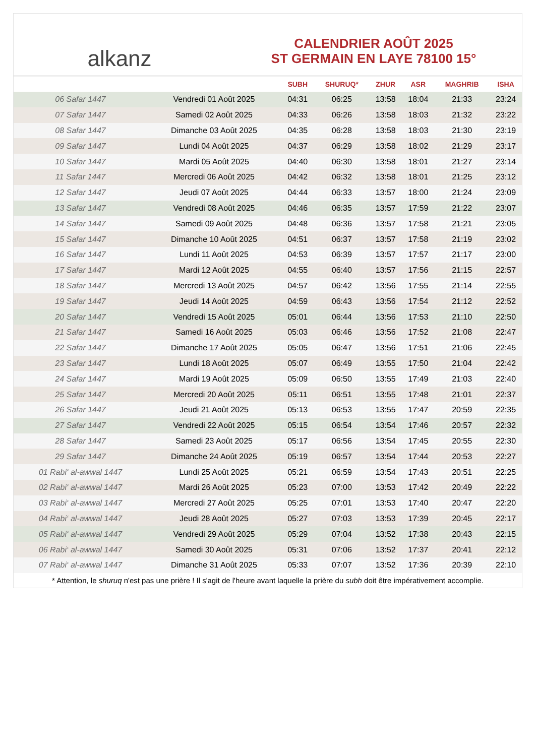alkanz
CALENDRIER AOÛT 2025
ST GERMAIN EN LAYE 78100 15°
| | | SUBH | SHURUQ* | ZHUR | ASR | MAGHRIB | ISHA |
| --- | --- | --- | --- | --- | --- | --- | --- |
| 06 Safar 1447 | Vendredi 01 Août 2025 | 04:31 | 06:25 | 13:58 | 18:04 | 21:33 | 23:24 |
| 07 Safar 1447 | Samedi 02 Août 2025 | 04:33 | 06:26 | 13:58 | 18:03 | 21:32 | 23:22 |
| 08 Safar 1447 | Dimanche 03 Août 2025 | 04:35 | 06:28 | 13:58 | 18:03 | 21:30 | 23:19 |
| 09 Safar 1447 | Lundi 04 Août 2025 | 04:37 | 06:29 | 13:58 | 18:02 | 21:29 | 23:17 |
| 10 Safar 1447 | Mardi 05 Août 2025 | 04:40 | 06:30 | 13:58 | 18:01 | 21:27 | 23:14 |
| 11 Safar 1447 | Mercredi 06 Août 2025 | 04:42 | 06:32 | 13:58 | 18:01 | 21:25 | 23:12 |
| 12 Safar 1447 | Jeudi 07 Août 2025 | 04:44 | 06:33 | 13:57 | 18:00 | 21:24 | 23:09 |
| 13 Safar 1447 | Vendredi 08 Août 2025 | 04:46 | 06:35 | 13:57 | 17:59 | 21:22 | 23:07 |
| 14 Safar 1447 | Samedi 09 Août 2025 | 04:48 | 06:36 | 13:57 | 17:58 | 21:21 | 23:05 |
| 15 Safar 1447 | Dimanche 10 Août 2025 | 04:51 | 06:37 | 13:57 | 17:58 | 21:19 | 23:02 |
| 16 Safar 1447 | Lundi 11 Août 2025 | 04:53 | 06:39 | 13:57 | 17:57 | 21:17 | 23:00 |
| 17 Safar 1447 | Mardi 12 Août 2025 | 04:55 | 06:40 | 13:57 | 17:56 | 21:15 | 22:57 |
| 18 Safar 1447 | Mercredi 13 Août 2025 | 04:57 | 06:42 | 13:56 | 17:55 | 21:14 | 22:55 |
| 19 Safar 1447 | Jeudi 14 Août 2025 | 04:59 | 06:43 | 13:56 | 17:54 | 21:12 | 22:52 |
| 20 Safar 1447 | Vendredi 15 Août 2025 | 05:01 | 06:44 | 13:56 | 17:53 | 21:10 | 22:50 |
| 21 Safar 1447 | Samedi 16 Août 2025 | 05:03 | 06:46 | 13:56 | 17:52 | 21:08 | 22:47 |
| 22 Safar 1447 | Dimanche 17 Août 2025 | 05:05 | 06:47 | 13:56 | 17:51 | 21:06 | 22:45 |
| 23 Safar 1447 | Lundi 18 Août 2025 | 05:07 | 06:49 | 13:55 | 17:50 | 21:04 | 22:42 |
| 24 Safar 1447 | Mardi 19 Août 2025 | 05:09 | 06:50 | 13:55 | 17:49 | 21:03 | 22:40 |
| 25 Safar 1447 | Mercredi 20 Août 2025 | 05:11 | 06:51 | 13:55 | 17:48 | 21:01 | 22:37 |
| 26 Safar 1447 | Jeudi 21 Août 2025 | 05:13 | 06:53 | 13:55 | 17:47 | 20:59 | 22:35 |
| 27 Safar 1447 | Vendredi 22 Août 2025 | 05:15 | 06:54 | 13:54 | 17:46 | 20:57 | 22:32 |
| 28 Safar 1447 | Samedi 23 Août 2025 | 05:17 | 06:56 | 13:54 | 17:45 | 20:55 | 22:30 |
| 29 Safar 1447 | Dimanche 24 Août 2025 | 05:19 | 06:57 | 13:54 | 17:44 | 20:53 | 22:27 |
| 01 Rabi‘ al-awwal 1447 | Lundi 25 Août 2025 | 05:21 | 06:59 | 13:54 | 17:43 | 20:51 | 22:25 |
| 02 Rabi‘ al-awwal 1447 | Mardi 26 Août 2025 | 05:23 | 07:00 | 13:53 | 17:42 | 20:49 | 22:22 |
| 03 Rabi‘ al-awwal 1447 | Mercredi 27 Août 2025 | 05:25 | 07:01 | 13:53 | 17:40 | 20:47 | 22:20 |
| 04 Rabi‘ al-awwal 1447 | Jeudi 28 Août 2025 | 05:27 | 07:03 | 13:53 | 17:39 | 20:45 | 22:17 |
| 05 Rabi‘ al-awwal 1447 | Vendredi 29 Août 2025 | 05:29 | 07:04 | 13:52 | 17:38 | 20:43 | 22:15 |
| 06 Rabi‘ al-awwal 1447 | Samedi 30 Août 2025 | 05:31 | 07:06 | 13:52 | 17:37 | 20:41 | 22:12 |
| 07 Rabi‘ al-awwal 1447 | Dimanche 31 Août 2025 | 05:33 | 07:07 | 13:52 | 17:36 | 20:39 | 22:10 |
* Attention, le shuruq n'est pas une prière ! Il s'agit de l'heure avant laquelle la prière du subh doit être impérativement accomplie.